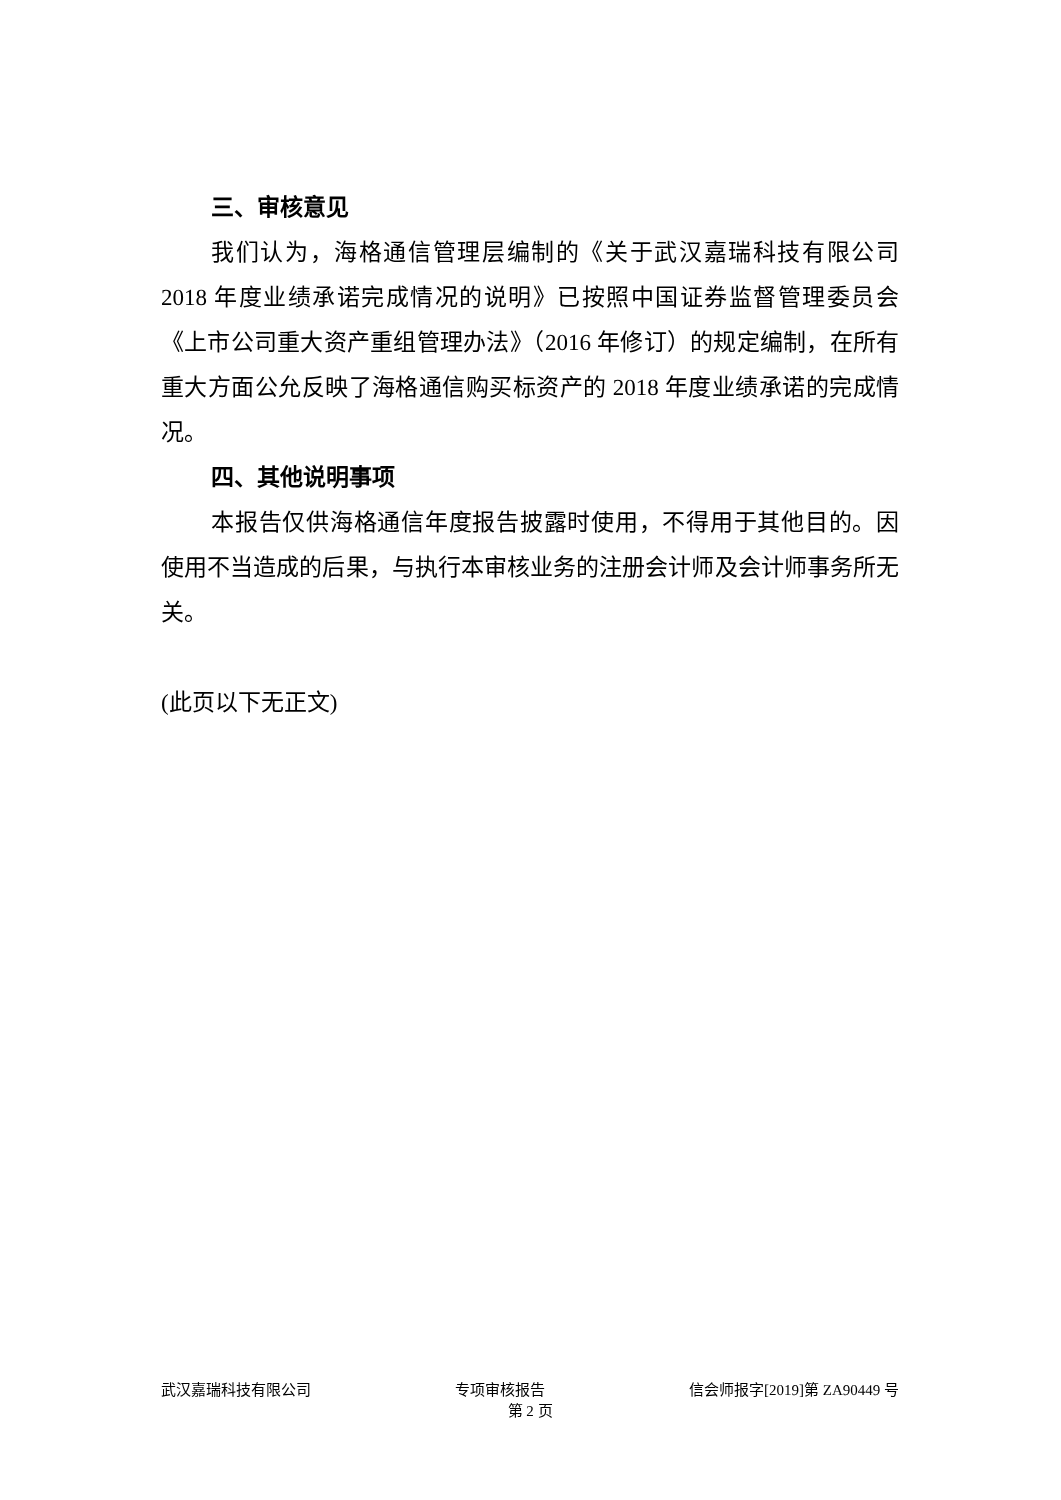三、审核意见
我们认为，海格通信管理层编制的《关于武汉嘉瑞科技有限公司2018 年度业绩承诺完成情况的说明》已按照中国证券监督管理委员会《上市公司重大资产重组管理办法》（2016 年修订）的规定编制，在所有重大方面公允反映了海格通信购买标资产的 2018 年度业绩承诺的完成情况。
四、其他说明事项
本报告仅供海格通信年度报告披露时使用，不得用于其他目的。因使用不当造成的后果，与执行本审核业务的注册会计师及会计师事务所无关。
(此页以下无正文)
武汉嘉瑞科技有限公司 专项审核报告 信会师报字[2019]第 ZA90449 号
第 2 页